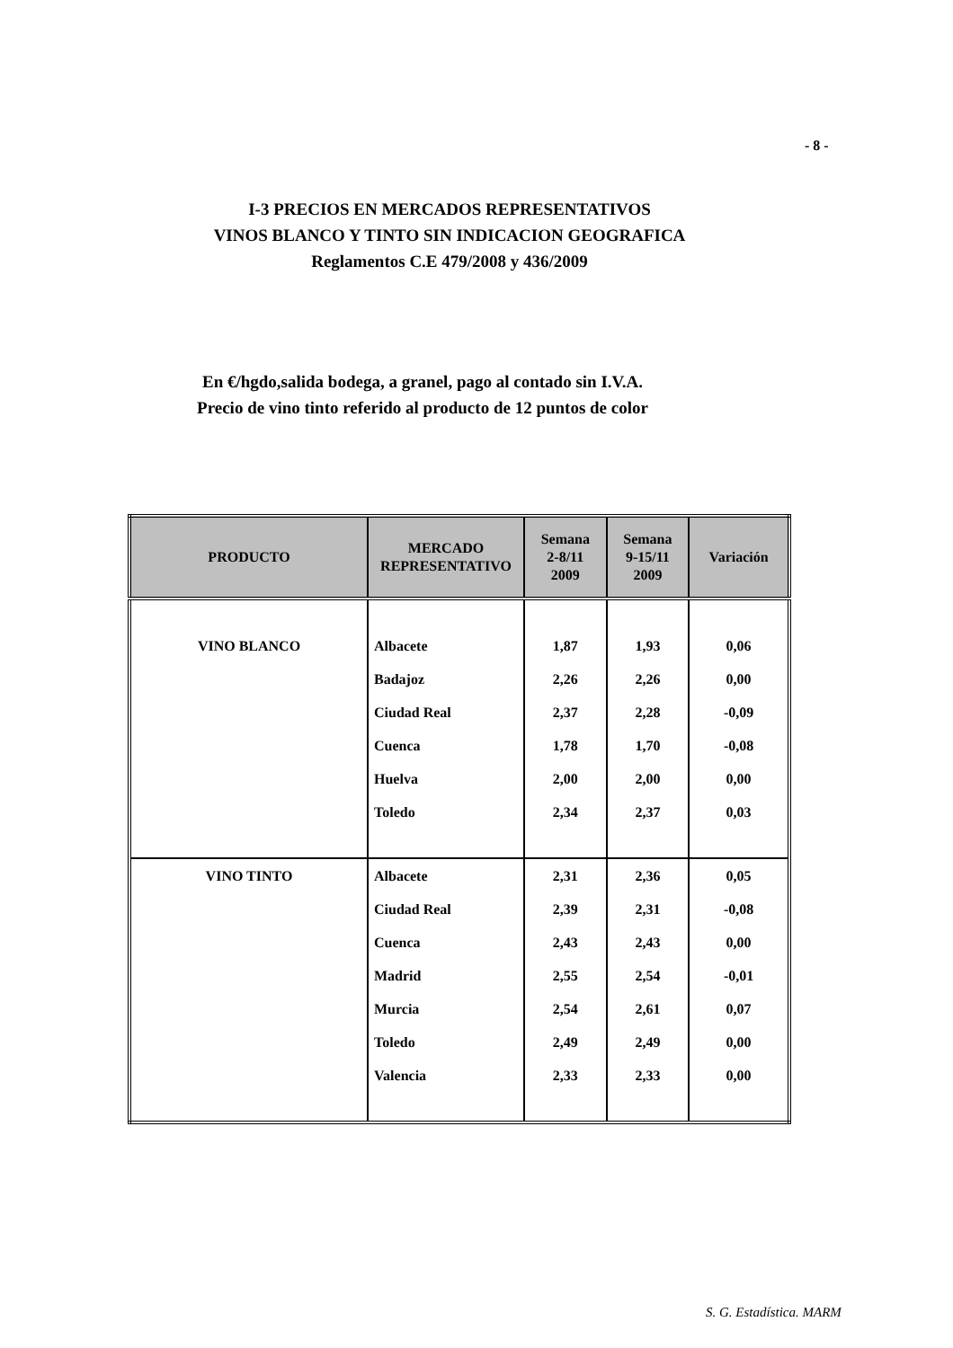- 8 -
I-3 PRECIOS EN MERCADOS REPRESENTATIVOS
VINOS BLANCO Y TINTO SIN INDICACION GEOGRAFICA
Reglamentos C.E 479/2008 y 436/2009
En €/hgdo,salida bodega, a granel, pago al contado sin I.V.A.
Precio de vino tinto referido al producto de 12 puntos de color
| PRODUCTO | MERCADO REPRESENTATIVO | Semana 2-8/11 2009 | Semana 9-15/11 2009 | Variación |
| --- | --- | --- | --- | --- |
| VINO BLANCO | Albacete | 1,87 | 1,93 | 0,06 |
| | Badajoz | 2,26 | 2,26 | 0,00 |
| | Ciudad Real | 2,37 | 2,28 | -0,09 |
| | Cuenca | 1,78 | 1,70 | -0,08 |
| | Huelva | 2,00 | 2,00 | 0,00 |
| | Toledo | 2,34 | 2,37 | 0,03 |
| VINO TINTO | Albacete | 2,31 | 2,36 | 0,05 |
| | Ciudad Real | 2,39 | 2,31 | -0,08 |
| | Cuenca | 2,43 | 2,43 | 0,00 |
| | Madrid | 2,55 | 2,54 | -0,01 |
| | Murcia | 2,54 | 2,61 | 0,07 |
| | Toledo | 2,49 | 2,49 | 0,00 |
| | Valencia | 2,33 | 2,33 | 0,00 |
S. G. Estadística. MARM